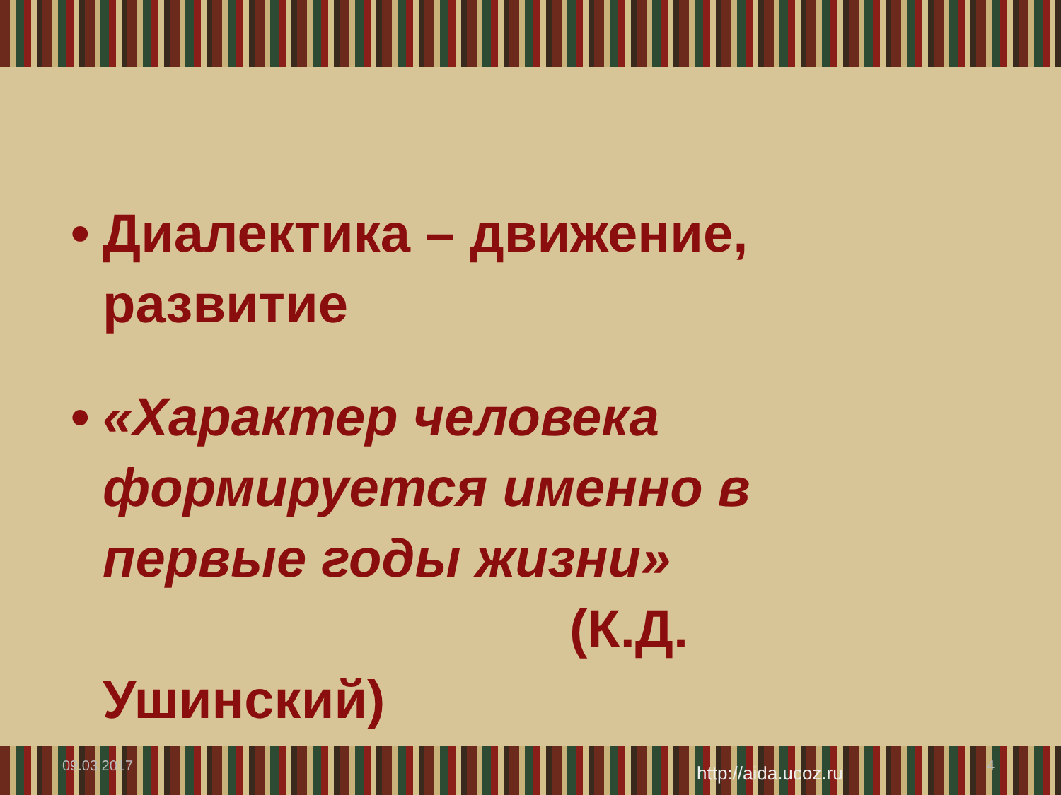• Диалектика – движение, развитие
• «Характер человека формируется именно в первые годы жизни»
(К.Д.
Ушинский)
09.03.2017 4
http://aida.ucoz.ru